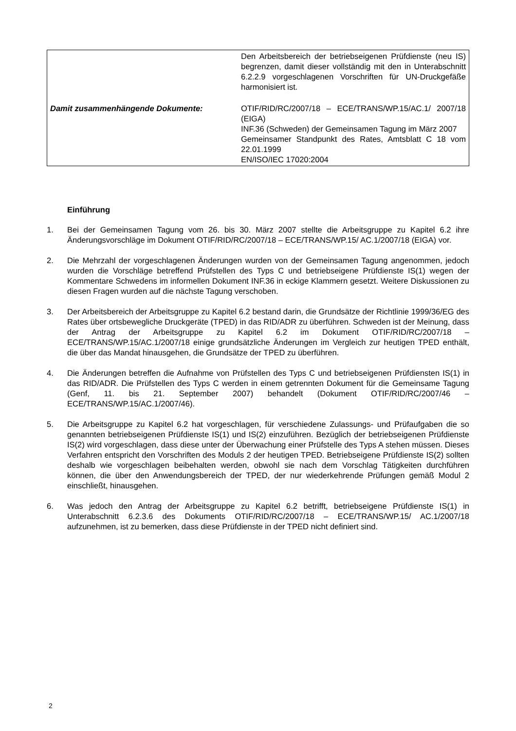| | Den Arbeitsbereich der betriebseigenen Prüfdienste (neu IS) begrenzen, damit dieser vollständig mit den in Unterabschnitt 6.2.2.9 vorgeschlagenen Vorschriften für UN-Druckgefäße harmonisiert ist. |
| Damit zusammenhängende Dokumente: | OTIF/RID/RC/2007/18 – ECE/TRANS/WP.15/AC.1/ 2007/18 (EIGA) INF.36 (Schweden) der Gemeinsamen Tagung im März 2007 Gemeinsamer Standpunkt des Rates, Amtsblatt C 18 vom 22.01.1999 EN/ISO/IEC 17020:2004 |
Einführung
1. Bei der Gemeinsamen Tagung vom 26. bis 30. März 2007 stellte die Arbeitsgruppe zu Kapitel 6.2 ihre Änderungsvorschläge im Dokument OTIF/RID/RC/2007/18 – ECE/TRANS/WP.15/ AC.1/2007/18 (EIGA) vor.
2. Die Mehrzahl der vorgeschlagenen Änderungen wurden von der Gemeinsamen Tagung angenommen, jedoch wurden die Vorschläge betreffend Prüfstellen des Typs C und betriebseigene Prüfdienste IS(1) wegen der Kommentare Schwedens im informellen Dokument INF.36 in eckige Klammern gesetzt. Weitere Diskussionen zu diesen Fragen wurden auf die nächste Tagung verschoben.
3. Der Arbeitsbereich der Arbeitsgruppe zu Kapitel 6.2 bestand darin, die Grundsätze der Richtlinie 1999/36/EG des Rates über ortsbewegliche Druckgeräte (TPED) in das RID/ADR zu überführen. Schweden ist der Meinung, dass der Antrag der Arbeitsgruppe zu Kapitel 6.2 im Dokument OTIF/RID/RC/2007/18 – ECE/TRANS/WP.15/AC.1/2007/18 einige grundsätzliche Änderungen im Vergleich zur heutigen TPED enthält, die über das Mandat hinausgehen, die Grundsätze der TPED zu überführen.
4. Die Änderungen betreffen die Aufnahme von Prüfstellen des Typs C und betriebseigenen Prüfdiensten IS(1) in das RID/ADR. Die Prüfstellen des Typs C werden in einem getrennten Dokument für die Gemeinsame Tagung (Genf, 11. bis 21. September 2007) behandelt (Dokument OTIF/RID/RC/2007/46 – ECE/TRANS/WP.15/AC.1/2007/46).
5. Die Arbeitsgruppe zu Kapitel 6.2 hat vorgeschlagen, für verschiedene Zulassungs- und Prüfaufgaben die so genannten betriebseigenen Prüfdienste IS(1) und IS(2) einzuführen. Bezüglich der betriebseigenen Prüfdienste IS(2) wird vorgeschlagen, dass diese unter der Überwachung einer Prüfstelle des Typs A stehen müssen. Dieses Verfahren entspricht den Vorschriften des Moduls 2 der heutigen TPED. Betriebseigene Prüfdienste IS(2) sollten deshalb wie vorgeschlagen beibehalten werden, obwohl sie nach dem Vorschlag Tätigkeiten durchführen können, die über den Anwendungsbereich der TPED, der nur wiederkehrende Prüfungen gemäß Modul 2 einschließt, hinausgehen.
6. Was jedoch den Antrag der Arbeitsgruppe zu Kapitel 6.2 betrifft, betriebseigene Prüfdienste IS(1) in Unterabschnitt 6.2.3.6 des Dokuments OTIF/RID/RC/2007/18 – ECE/TRANS/WP.15/ AC.1/2007/18 aufzunehmen, ist zu bemerken, dass diese Prüfdienste in der TPED nicht definiert sind.
2